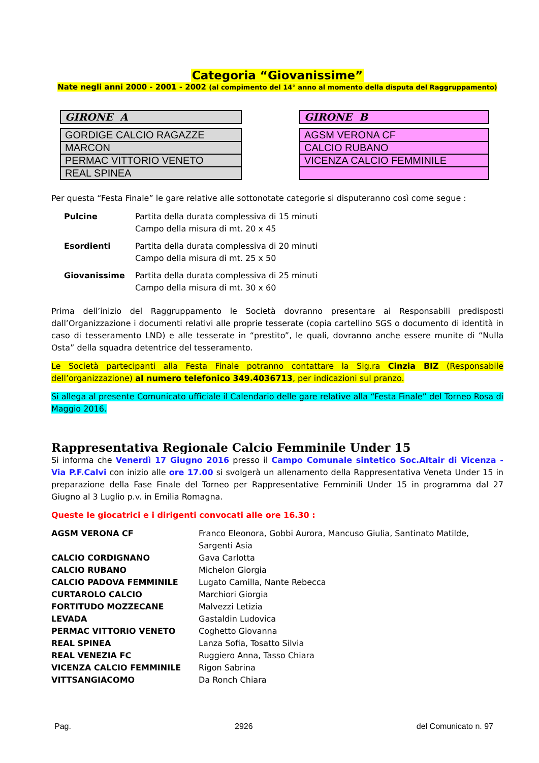Categoria “Giovanissime”
Nate negli anni 2000 - 2001 - 2002 (al compimento del 14° anno al momento della disputa del Raggruppamento)
| GIRONE A |
| GORDIGE CALCIO RAGAZZE |
| MARCON |
| PERMAC VITTORIO VENETO |
| REAL SPINEA |
| GIRONE B |
| AGSM VERONA CF |
| CALCIO RUBANO |
| VICENZA CALCIO FEMMINILE |
Per questa “Festa Finale” le gare relative alle sottonotate categorie si disputeranno così come segue :
| Pulcine | Partita della durata complessiva di 15 minuti Campo della misura di mt. 20 x 45 |
| Esordienti | Partita della durata complessiva di 20 minuti Campo della misura di mt. 25 x 50 |
| Giovanissime | Partita della durata complessiva di 25 minuti Campo della misura di mt. 30 x 60 |
Prima dell’inizio del Raggruppamento le Società dovranno presentare ai Responsabili predisposti dall’Organizzazione i documenti relativi alle proprie tesserate (copia cartellino SGS o documento di identità in caso di tesseramento LND) e alle tesserate in “prestito”, le quali, dovranno anche essere munite di “Nulla Osta” della squadra detentrice del tesseramento.
Le Società partecipanti alla Festa Finale potranno contattare la Sig.ra Cinzia BIZ (Responsabile dell’organizzazione) al numero telefonico 349.4036713, per indicazioni sul pranzo.
Si allega al presente Comunicato ufficiale il Calendario delle gare relative alla “Festa Finale” del Torneo Rosa di Maggio 2016.
Rappresentativa Regionale Calcio Femminile Under 15
Si informa che Venerdì 17 Giugno 2016 presso il Campo Comunale sintetico Soc.Altair di Vicenza - Via P.F.Calvi con inizio alle ore 17.00 si svolgerà un allenamento della Rappresentativa Veneta Under 15 in preparazione della Fase Finale del Torneo per Rappresentative Femminili Under 15 in programma dal 27 Giugno al 3 Luglio p.v. in Emilia Romagna.
Queste le giocatrici e i dirigenti convocati alle ore 16.30 :
| AGSM VERONA CF | Franco Eleonora, Gobbi Aurora, Mancuso Giulia, Santinato Matilde, Sargenti Asia |
| CALCIO CORDIGNANO | Gava Carlotta |
| CALCIO RUBANO | Michelon Giorgia |
| CALCIO PADOVA FEMMINILE | Lugato Camilla, Nante Rebecca |
| CURTAROLO CALCIO | Marchiori Giorgia |
| FORTITUDO MOZZECANE | Malvezzi Letizia |
| LEVADA | Gastaldin Ludovica |
| PERMAC VITTORIO VENETO | Coghetto Giovanna |
| REAL SPINEA | Lanza Sofia, Tosatto Silvia |
| REAL VENEZIA FC | Ruggiero Anna, Tasso Chiara |
| VICENZA CALCIO FEMMINILE | Rigon Sabrina |
| VITTSANGIACOMO | Da Ronch Chiara |
Pag. 2926 del Comunicato n. 97